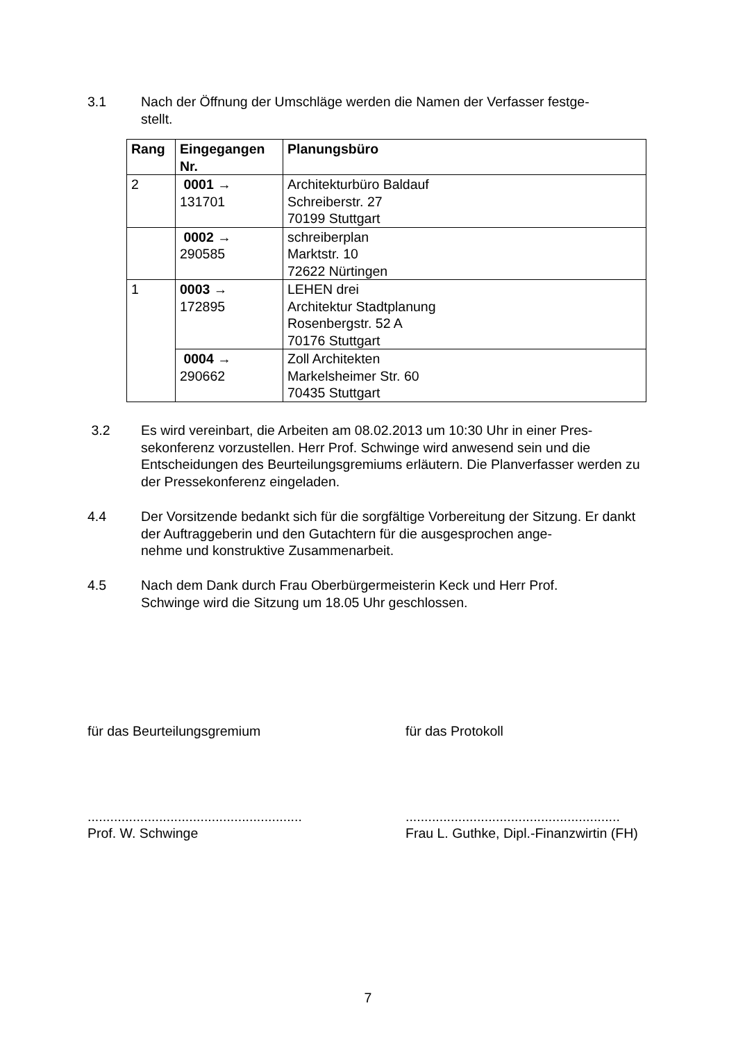3.1 Nach der Öffnung der Umschläge werden die Namen der Verfasser festge-
stellt.
| Rang | Eingegangen Nr. | Planungsbüro |
| --- | --- | --- |
| 2 | 0001 → 131701 | Architekturbüro Baldauf Schreiberstr. 27 70199 Stuttgart |
| | 0002 → 290585 | schreiberplan Marktstr. 10 72622 Nürtingen |
| 1 | 0003 → 172895 | LEHEN drei Architektur Stadtplanung Rosenbergstr. 52 A 70176 Stuttgart |
| | 0004 → 290662 | Zoll Architekten Markelsheimer Str. 60 70435 Stuttgart |
3.2 Es wird vereinbart, die Arbeiten am 08.02.2013 um 10:30 Uhr in einer Pres-
sekonferenz vorzustellen. Herr Prof. Schwinge wird anwesend sein und die Entscheidungen des Beurteilungsgremiums erläutern. Die Planverfasser werden zu der Pressekonferenz eingeladen.
4.4 Der Vorsitzende bedankt sich für die sorgfältige Vorbereitung der Sitzung. Er dankt der Auftraggeberin und den Gutachtern für die ausgesprochen ange-
nehme und konstruktive Zusammenarbeit.
4.5 Nach dem Dank durch Frau Oberbürgermeisterin Keck und Herr Prof.
Schwinge wird die Sitzung um 18.05 Uhr geschlossen.
für das Beurteilungsgremium
.........................................................
Prof. W. Schwinge
für das Protokoll
.........................................................
Frau L. Guthke, Dipl.-Finanzwirtin (FH)
7